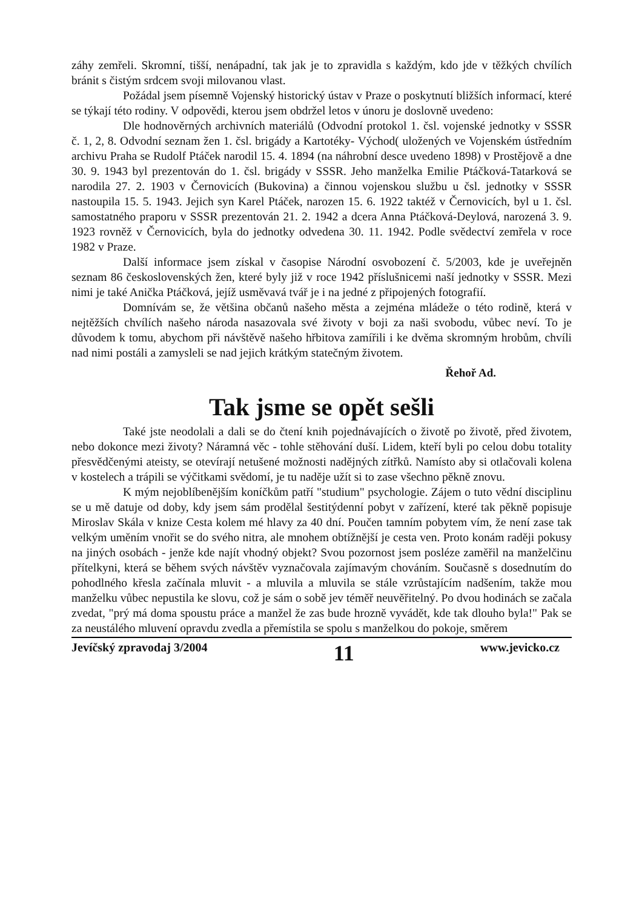záhy zemřeli. Skromní, tišší, nenápadní, tak jak je to zpravidla s každým, kdo jde v těžkých chvílích bránit s čistým srdcem svoji milovanou vlast.
Požádal jsem písemně Vojenský historický ústav v Praze o poskytnutí bližších informací, které se týkají této rodiny. V odpovědi, kterou jsem obdržel letos v únoru je doslovně uvedeno:
Dle hodnověrných archivních materiálů (Odvodní protokol 1. čsl. vojenské jednotky v SSSR č. 1, 2, 8. Odvodní seznam žen 1. čsl. brigády a Kartotéky- Východ( uložených ve Vojenském ústředním archivu Praha se Rudolf Ptáček narodil 15. 4. 1894 (na náhrobní desce uvedeno 1898) v Prostějově a dne 30. 9. 1943 byl prezentován do 1. čsl. brigády v SSSR. Jeho manželka Emilie Ptáčková-Tatarková se narodila 27. 2. 1903 v Černovicích (Bukovina) a činnou vojenskou službu u čsl. jednotky v SSSR nastoupila 15. 5. 1943. Jejich syn Karel Ptáček, narozen 15. 6. 1922 taktéž v Černovicích, byl u 1. čsl. samostatného praporu v SSSR prezentován 21. 2. 1942 a dcera Anna Ptáčková-Deylová, narozená 3. 9. 1923 rovněž v Černovicích, byla do jednotky odvedena 30. 11. 1942. Podle svědectví zemřela v roce 1982 v Praze.
Další informace jsem získal v časopise Národní osvobození č. 5/2003, kde je uveřejněn seznam 86 československých žen, které byly již v roce 1942 příslušnicemi naší jednotky v SSSR. Mezi nimi je také Anička Ptáčková, jejíž usměvavá tvář je i na jedné z připojených fotografií.
Domnívám se, že většina občanů našeho města a zejména mládeže o této rodině, která v nejtěžších chvílích našeho národa nasazovala své životy v boji za naši svobodu, vůbec neví. To je důvodem k tomu, abychom při návštěvě našeho hřbitova zamířili i ke dvěma skromným hrobům, chvíli nad nimi postáli a zamysleli se nad jejich krátkým statečným životem.
Řehoř Ad.
Tak jsme se opět sešli
Také jste neodolali a dali se do čtení knih pojednávajících o životě po životě, před životem, nebo dokonce mezi životy? Náramná věc - tohle stěhování duší. Lidem, kteří byli po celou dobu totality přesvědčenými ateisty, se otevírají netušené možnosti nadějných zítřků. Namísto aby si otlačovali kolena v kostelech a trápili se výčitkami svědomí, je tu naděje užít si to zase všechno pěkně znovu.
K mým nejoblíbenějším koníčkům patří "studium" psychologie. Zájem o tuto vědní disciplinu se u mě datuje od doby, kdy jsem sám prodělal šestitýdenní pobyt v zařízení, které tak pěkně popisuje Miroslav Skála v knize Cesta kolem mé hlavy za 40 dní. Poučen tamním pobytem vím, že není zase tak velkým uměním vnořit se do svého nitra, ale mnohem obtížnější je cesta ven. Proto konám raději pokusy na jiných osobách - jenže kde najít vhodný objekt? Svou pozornost jsem posléze zaměřil na manželčinu přítelkyni, která se během svých návštěv vyznačovala zajímavým chováním. Současně s dosednutím do pohodlného křesla začínala mluvit - a mluvila a mluvila se stále vzrůstajícím nadšením, takže mou manželku vůbec nepustila ke slovu, což je sám o sobě jev téměř neuvěřitelný. Po dvou hodinách se začala zvedat, "prý má doma spoustu práce a manžel že zas bude hrozně vyvádět, kde tak dlouho byla!" Pak se za neustálého mluvení opravdu zvedla a přemístila se spolu s manželkou do pokoje, směrem
Jevíčský zpravodaj 3/2004 11 www.jevicko.cz